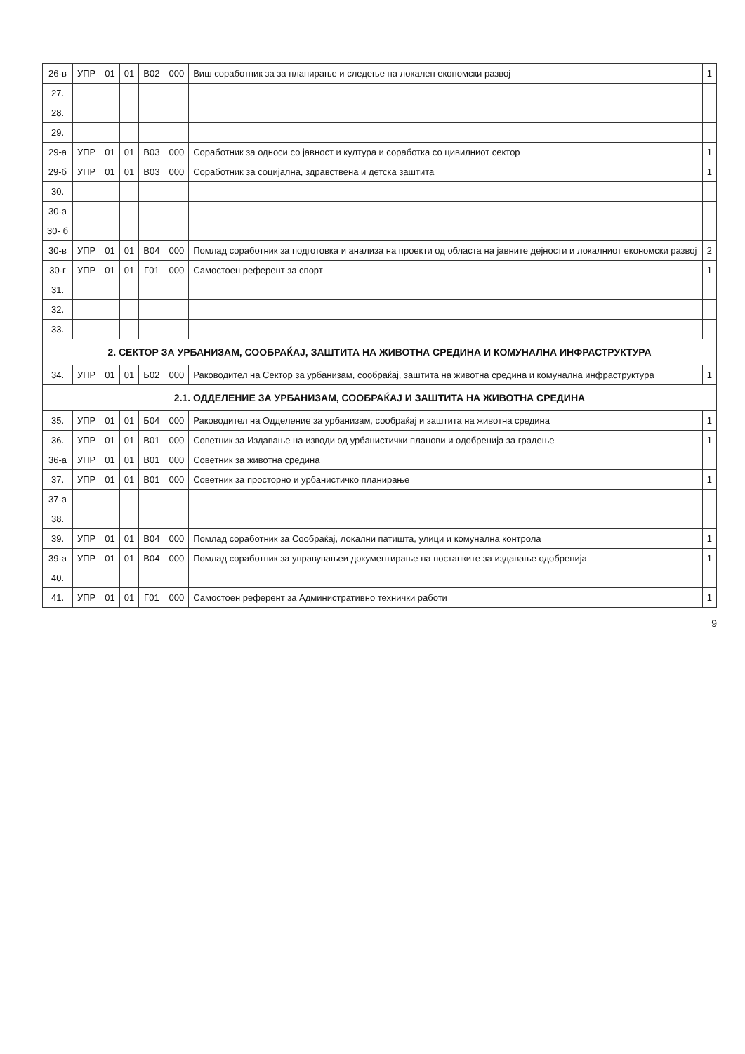| 26-в | УПР | 01 | 01 | В02 | 000 | Виш соработник за за планирање и следење на локален економски развој | 1 |
| 27. | | | | | | | |
| 28. | | | | | | | |
| 29. | | | | | | | |
| 29-а | УПР | 01 | 01 | В03 | 000 | Соработник за односи со јавност и култура и соработка со цивилниот сектор | 1 |
| 29-б | УПР | 01 | 01 | В03 | 000 | Соработник за социјална, здравствена и детска заштита | 1 |
| 30. | | | | | | | |
| 30-а | | | | | | | |
| 30- б | | | | | | | |
| 30-в | УПР | 01 | 01 | В04 | 000 | Помлад соработник за подготовка и анализа на проекти од областа на јавните дејности и локалниот економски развој | 2 |
| 30-г | УПР | 01 | 01 | Г01 | 000 | Самостоен референт за спорт | 1 |
| 31. | | | | | | | |
| 32. | | | | | | | |
| 33. | | | | | | | |
| 2. СЕКТОР ЗА УРБАНИЗАМ, СООБРАЌАЈ, ЗАШТИТА НА ЖИВОТНА СРЕДИНА И КОМУНАЛНА ИНФРАСТРУКТУРА | | | | | | | |
| 34. | УПР | 01 | 01 | Б02 | 000 | Раководител на Сектор за урбанизам, сообраќај, заштита на животна средина и комунална инфраструктура | 1 |
| 2.1. ОДДЕЛЕНИЕ ЗА УРБАНИЗАМ, СООБРАЌАЈ И ЗАШТИТА НА ЖИВОТНА СРЕДИНА | | | | | | | |
| 35. | УПР | 01 | 01 | Б04 | 000 | Раководител на Одделение за урбанизам, сообраќај и заштита на животна средина | 1 |
| 36. | УПР | 01 | 01 | В01 | 000 | Советник за Издавање на изводи од урбанистички планови и одобренија за градење | 1 |
| 36-а | УПР | 01 | 01 | В01 | 000 | Советник за животна средина | |
| 37. | УПР | 01 | 01 | В01 | 000 | Советник за просторно и урбанистичко планирање | 1 |
| 37-а | | | | | | | |
| 38. | | | | | | | |
| 39. | УПР | 01 | 01 | В04 | 000 | Помлад соработник за Сообраќај, локални патишта, улици и комунална контрола | 1 |
| 39-а | УПР | 01 | 01 | В04 | 000 | Помлад соработник за управувањеи документирање на постапките за издавање одобренија | 1 |
| 40. | | | | | | | |
| 41. | УПР | 01 | 01 | Г01 | 000 | Самостоен референт за Административно технички работи | 1 |
9